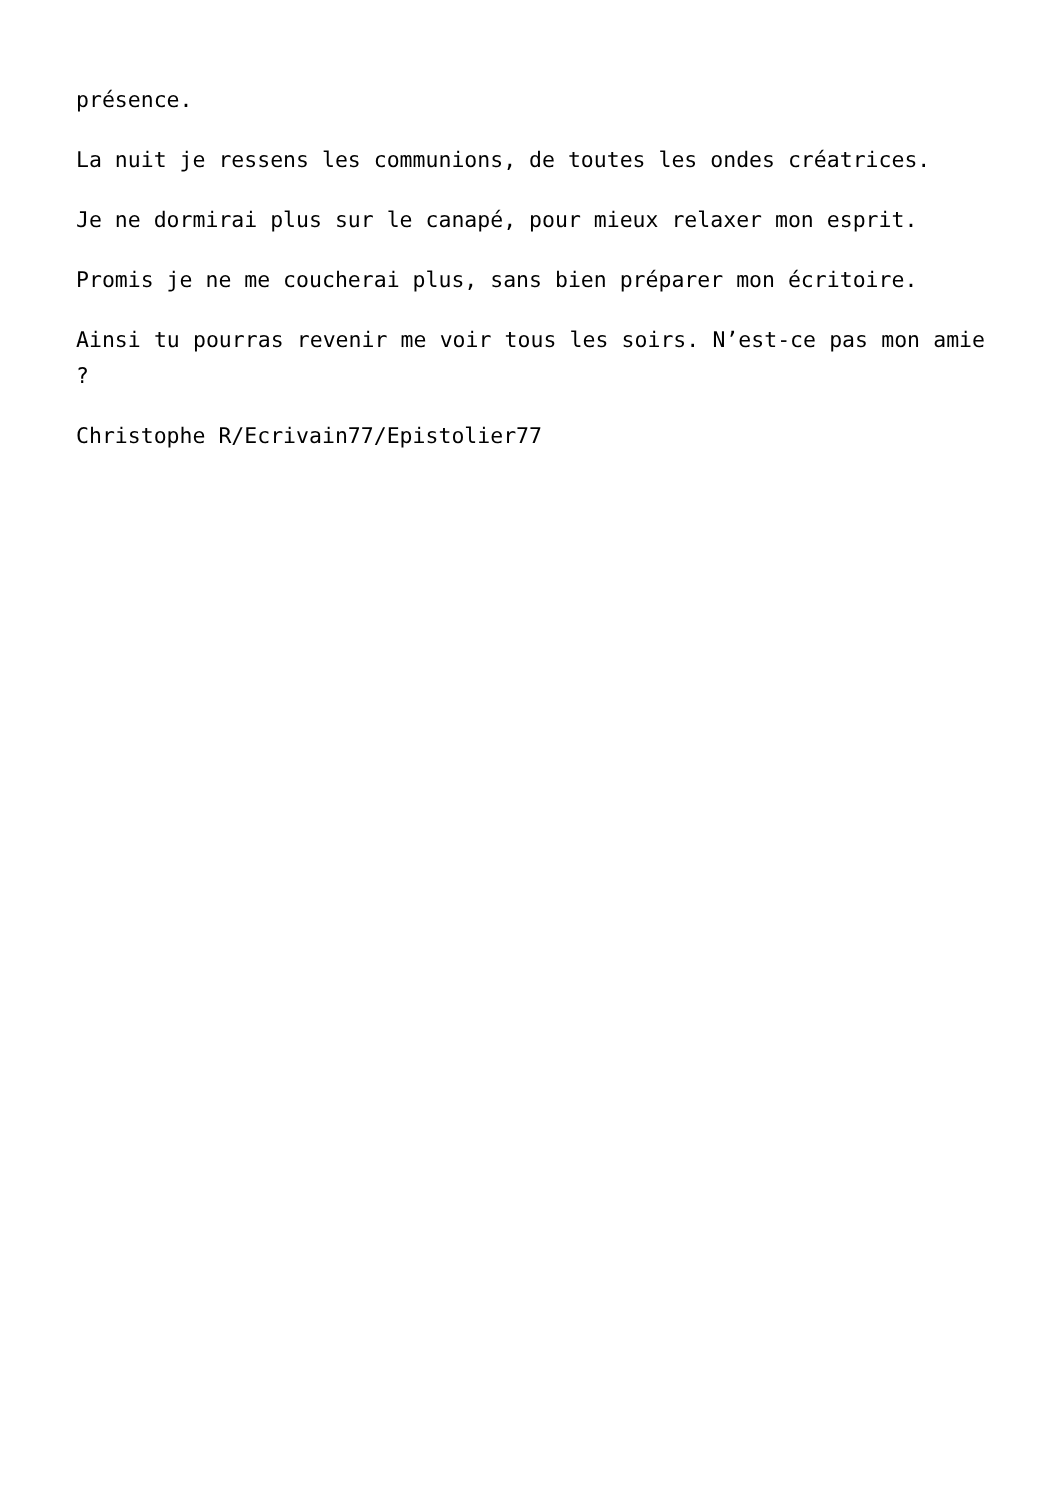présence.
La nuit je ressens les communions, de toutes les ondes créatrices.
Je ne dormirai plus sur le canapé, pour mieux relaxer mon esprit.
Promis je ne me coucherai plus, sans bien préparer mon écritoire.
Ainsi tu pourras revenir me voir tous les soirs. N’est-ce pas mon amie ?
Christophe R/Ecrivain77/Epistolier77